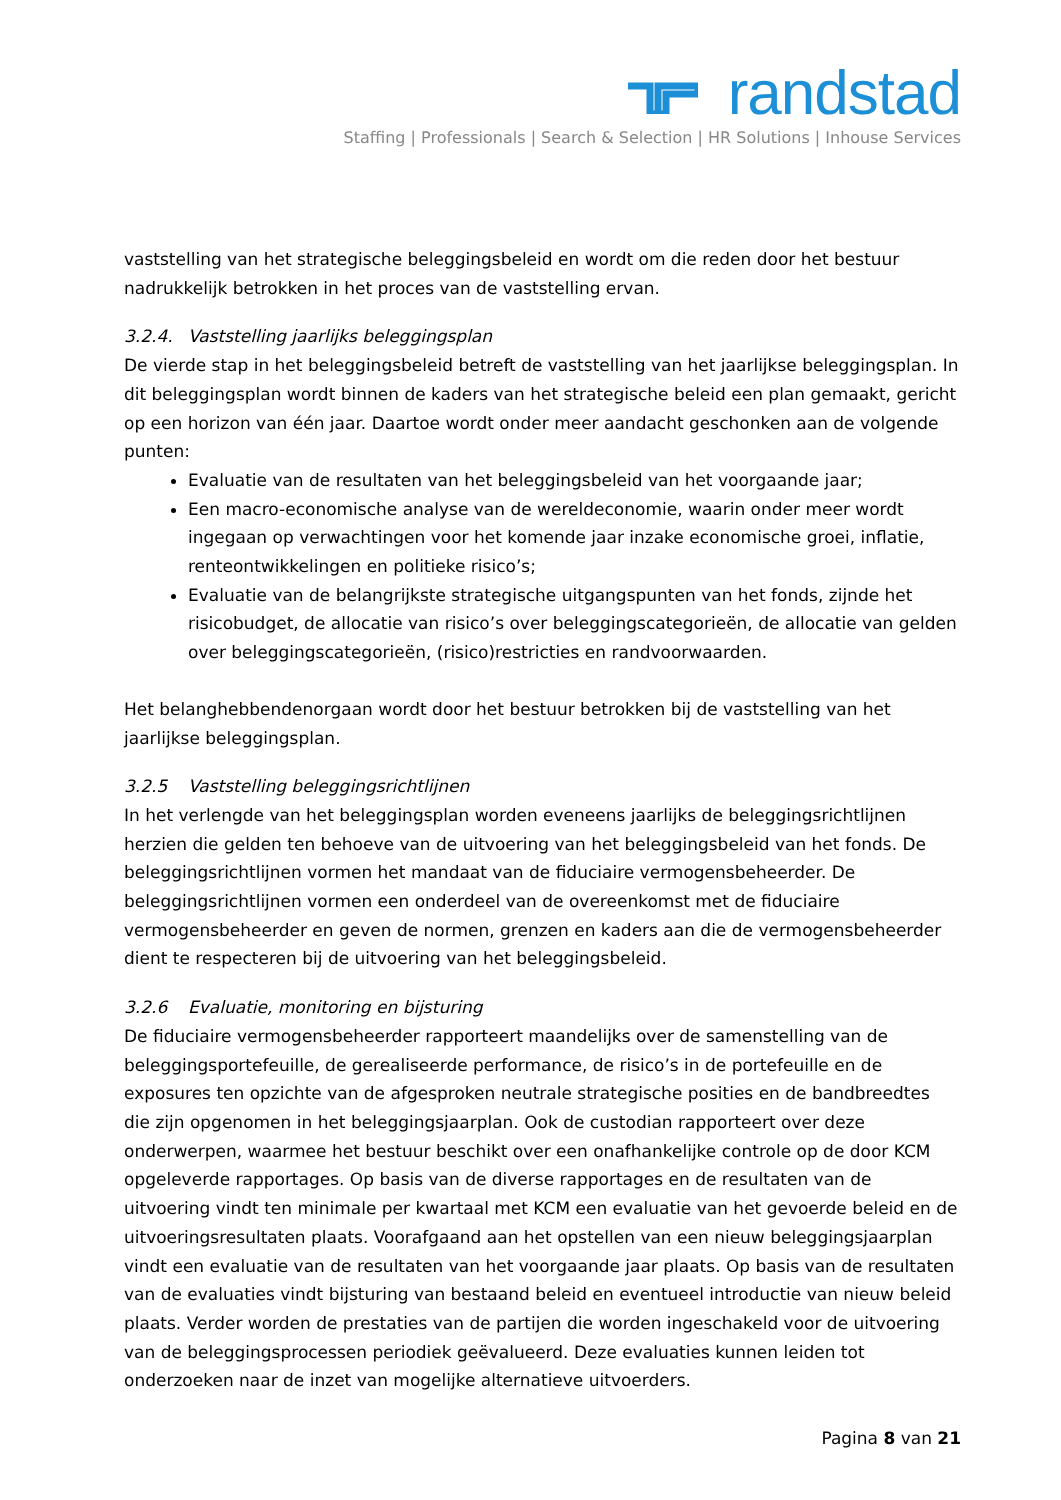randstad
Staffing | Professionals | Search & Selection | HR Solutions | Inhouse Services
vaststelling van het strategische beleggingsbeleid en wordt om die reden door het bestuur nadrukkelijk betrokken in het proces van de vaststelling ervan.
3.2.4. Vaststelling jaarlijks beleggingsplan
De vierde stap in het beleggingsbeleid betreft de vaststelling van het jaarlijkse beleggingsplan. In dit beleggingsplan wordt binnen de kaders van het strategische beleid een plan gemaakt, gericht op een horizon van één jaar. Daartoe wordt onder meer aandacht geschonken aan de volgende punten:
Evaluatie van de resultaten van het beleggingsbeleid van het voorgaande jaar;
Een macro-economische analyse van de wereldeconomie, waarin onder meer wordt ingegaan op verwachtingen voor het komende jaar inzake economische groei, inflatie, renteontwikkelingen en politieke risico’s;
Evaluatie van de belangrijkste strategische uitgangspunten van het fonds, zijnde het risicobudget, de allocatie van risico’s over beleggingscategorieën, de allocatie van gelden over beleggingscategorieën, (risico)restricties en randvoorwaarden.
Het belanghebbendenorgaan wordt door het bestuur betrokken bij de vaststelling van het jaarlijkse beleggingsplan.
3.2.5 Vaststelling beleggingsrichtlijnen
In het verlengde van het beleggingsplan worden eveneens jaarlijks de beleggingsrichtlijnen herzien die gelden ten behoeve van de uitvoering van het beleggingsbeleid van het fonds. De beleggingsrichtlijnen vormen het mandaat van de fiduciaire vermogensbeheerder. De beleggingsrichtlijnen vormen een onderdeel van de overeenkomst met de fiduciaire vermogensbeheerder en geven de normen, grenzen en kaders aan die de vermogensbeheerder dient te respecteren bij de uitvoering van het beleggingsbeleid.
3.2.6 Evaluatie, monitoring en bijsturing
De fiduciaire vermogensbeheerder rapporteert maandelijks over de samenstelling van de beleggingsportefeuille, de gerealiseerde performance, de risico’s in de portefeuille en de exposures ten opzichte van de afgesproken neutrale strategische posities en de bandbreedtes die zijn opgenomen in het beleggingsjaarplan. Ook de custodian rapporteert over deze onderwerpen, waarmee het bestuur beschikt over een onafhankelijke controle op de door KCM opgeleverde rapportages. Op basis van de diverse rapportages en de resultaten van de uitvoering vindt ten minimale per kwartaal met KCM een evaluatie van het gevoerde beleid en de uitvoeringsresultaten plaats. Voorafgaand aan het opstellen van een nieuw beleggingsjaarplan vindt een evaluatie van de resultaten van het voorgaande jaar plaats. Op basis van de resultaten van de evaluaties vindt bijsturing van bestaand beleid en eventueel introductie van nieuw beleid plaats. Verder worden de prestaties van de partijen die worden ingeschakeld voor de uitvoering van de beleggingsprocessen periodiek geëvalueerd. Deze evaluaties kunnen leiden tot onderzoeken naar de inzet van mogelijke alternatieve uitvoerders.
Pagina 8 van 21